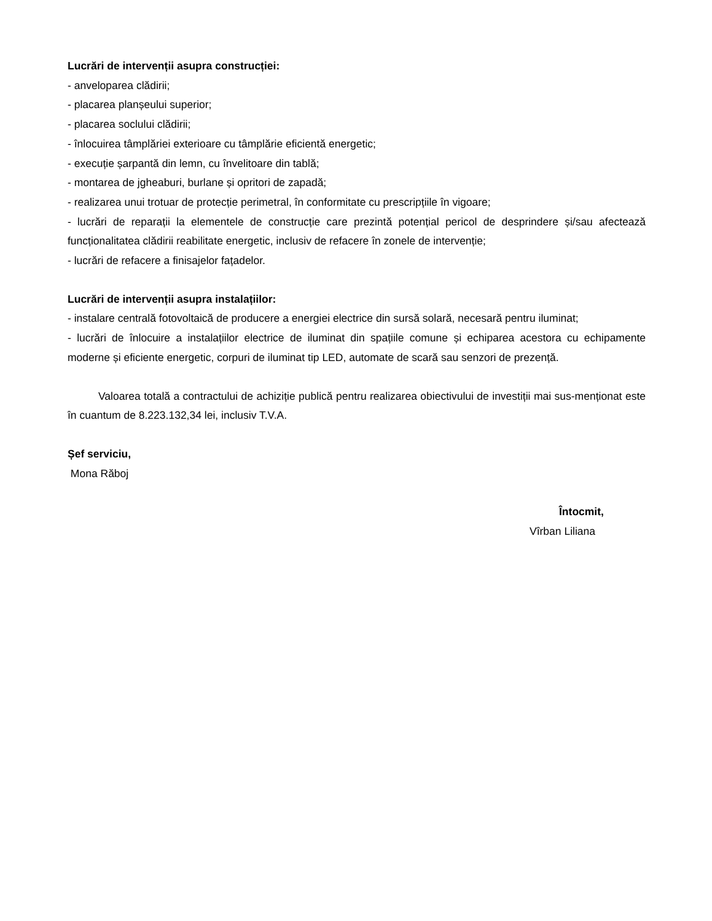Lucrări de intervenții asupra construcției:
- anveloparea clădirii;
- placarea planșeului superior;
- placarea soclului clădirii;
- înlocuirea tâmplăriei exterioare cu tâmplărie eficientă energetic;
- execuție șarpantă din lemn, cu învelitoare din tablă;
- montarea de jgheaburi, burlane și opritori de zapadă;
- realizarea unui trotuar de protecție perimetral, în conformitate cu prescripțiile în vigoare;
- lucrări de reparații la elementele de construcție care prezintă potențial pericol de desprindere și/sau afectează funcționalitatea clădirii reabilitate energetic, inclusiv de refacere în zonele de intervenție;
- lucrări de refacere a finisajelor fațadelor.
Lucrări de intervenții asupra instalațiilor:
- instalare centrală fotovoltaică de producere a energiei electrice din sursă solară, necesară pentru iluminat;
- lucrări de înlocuire a instalațiilor electrice de iluminat din spațiile comune și echiparea acestora cu echipamente moderne și eficiente energetic, corpuri de iluminat tip LED, automate de scară sau senzori de prezență.
Valoarea totală a contractului de achiziție publică pentru realizarea obiectivului de investiții mai sus-menționat este în cuantum de 8.223.132,34 lei, inclusiv T.V.A.
Șef serviciu,
Mona Răboj
Întocmit,
Vîrban Liliana